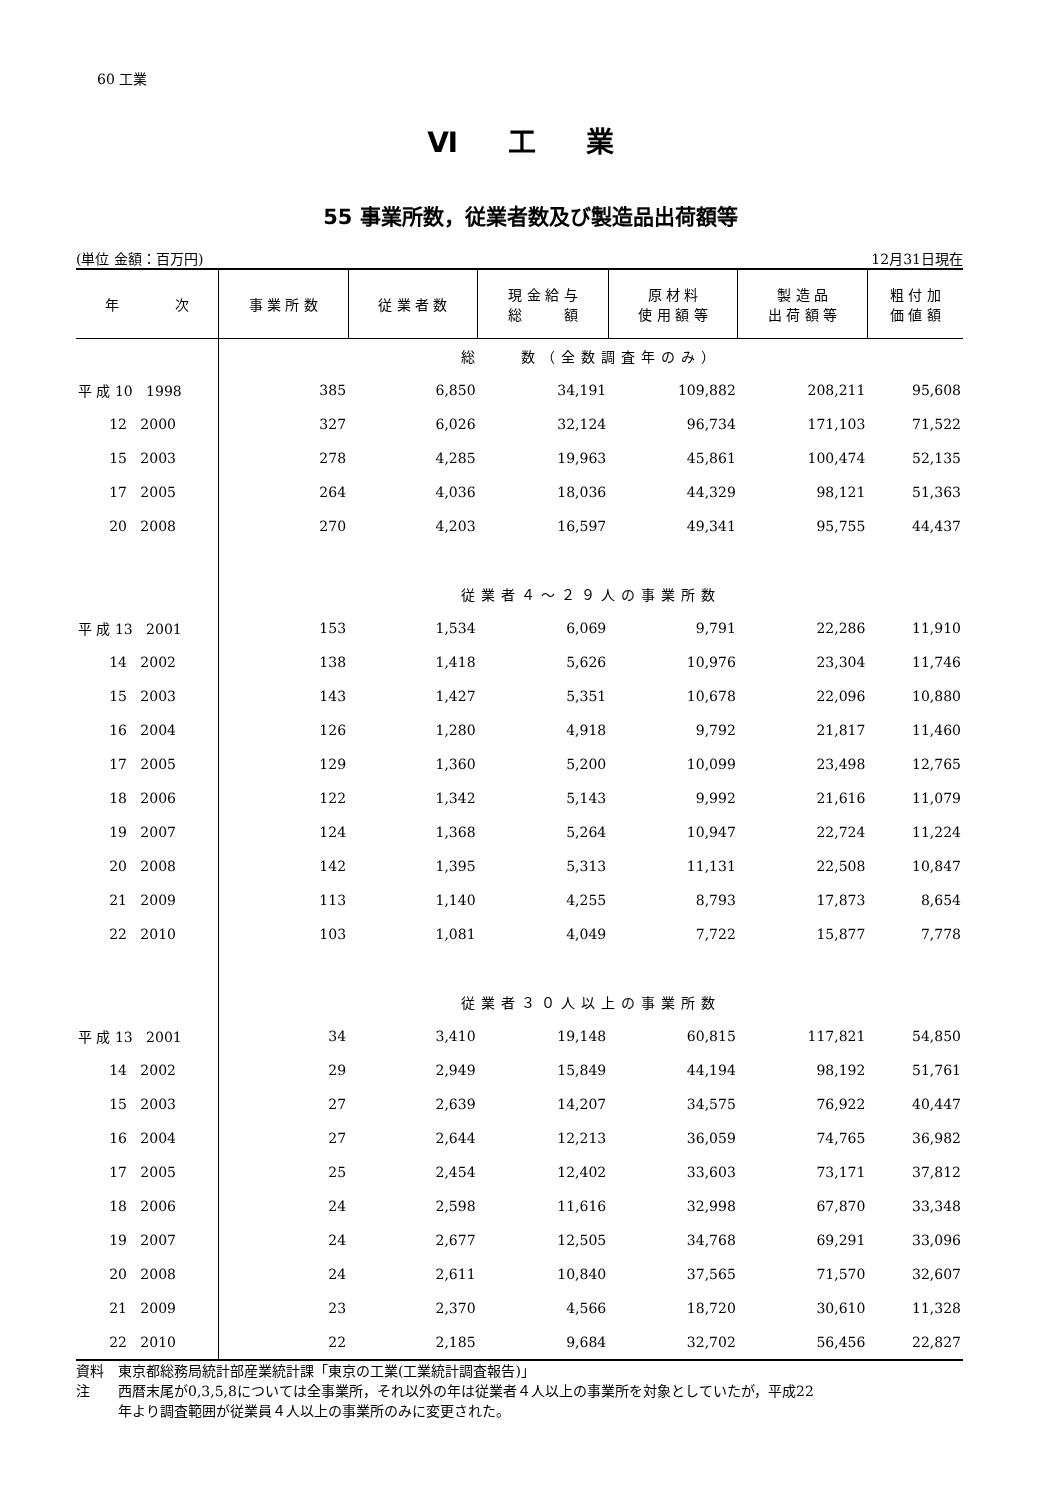60 工業
Ⅵ 工 業
55 事業所数，従業者数及び製造品出荷額等
(単位 金額：百万円) 12月31日現在
| 年 次 | 事 業 所 数 | 従 業 者 数 | 現 金 給 与 総 額 | 原 材 料 使 用 額 等 | 製 造 品 出 荷 額 等 | 粗 付 加 価 値 額 |
| --- | --- | --- | --- | --- | --- | --- |
| | 総 数（全数調査年のみ） | | | | | |
| 平 成 10 1998 | 385 | 6,850 | 34,191 | 109,882 | 208,211 | 95,608 |
| 12 2000 | 327 | 6,026 | 32,124 | 96,734 | 171,103 | 71,522 |
| 15 2003 | 278 | 4,285 | 19,963 | 45,861 | 100,474 | 52,135 |
| 17 2005 | 264 | 4,036 | 18,036 | 44,329 | 98,121 | 51,363 |
| 20 2008 | 270 | 4,203 | 16,597 | 49,341 | 95,755 | 44,437 |
| | 従業者４～２９人の事業所数 | | | | | |
| 平 成 13 2001 | 153 | 1,534 | 6,069 | 9,791 | 22,286 | 11,910 |
| 14 2002 | 138 | 1,418 | 5,626 | 10,976 | 23,304 | 11,746 |
| 15 2003 | 143 | 1,427 | 5,351 | 10,678 | 22,096 | 10,880 |
| 16 2004 | 126 | 1,280 | 4,918 | 9,792 | 21,817 | 11,460 |
| 17 2005 | 129 | 1,360 | 5,200 | 10,099 | 23,498 | 12,765 |
| 18 2006 | 122 | 1,342 | 5,143 | 9,992 | 21,616 | 11,079 |
| 19 2007 | 124 | 1,368 | 5,264 | 10,947 | 22,724 | 11,224 |
| 20 2008 | 142 | 1,395 | 5,313 | 11,131 | 22,508 | 10,847 |
| 21 2009 | 113 | 1,140 | 4,255 | 8,793 | 17,873 | 8,654 |
| 22 2010 | 103 | 1,081 | 4,049 | 7,722 | 15,877 | 7,778 |
| | 従業者３０人以上の事業所数 | | | | | |
| 平 成 13 2001 | 34 | 3,410 | 19,148 | 60,815 | 117,821 | 54,850 |
| 14 2002 | 29 | 2,949 | 15,849 | 44,194 | 98,192 | 51,761 |
| 15 2003 | 27 | 2,639 | 14,207 | 34,575 | 76,922 | 40,447 |
| 16 2004 | 27 | 2,644 | 12,213 | 36,059 | 74,765 | 36,982 |
| 17 2005 | 25 | 2,454 | 12,402 | 33,603 | 73,171 | 37,812 |
| 18 2006 | 24 | 2,598 | 11,616 | 32,998 | 67,870 | 33,348 |
| 19 2007 | 24 | 2,677 | 12,505 | 34,768 | 69,291 | 33,096 |
| 20 2008 | 24 | 2,611 | 10,840 | 37,565 | 71,570 | 32,607 |
| 21 2009 | 23 | 2,370 | 4,566 | 18,720 | 30,610 | 11,328 |
| 22 2010 | 22 | 2,185 | 9,684 | 32,702 | 56,456 | 22,827 |
資料　東京都総務局統計部産業統計課「東京の工業(工業統計調査報告)」
注　　西暦末尾が0,3,5,8については全事業所，それ以外の年は従業者４人以上の事業所を対象としていたが，平成22
　　　年より調査範囲が従業員４人以上の事業所のみに変更された。